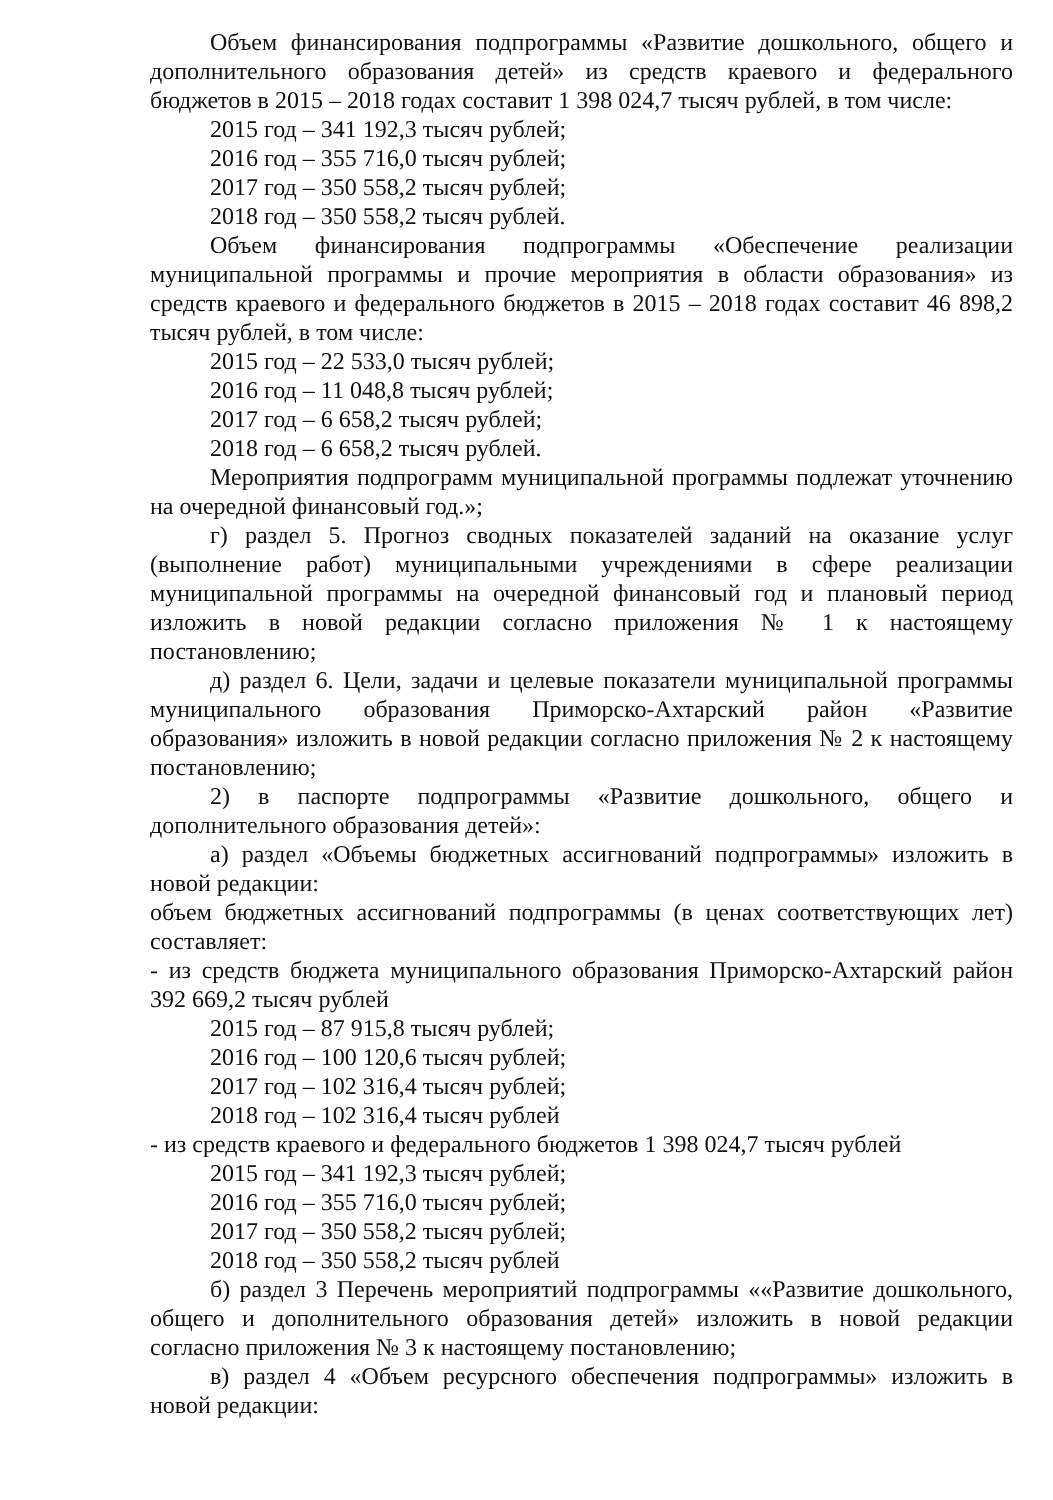Объем финансирования подпрограммы «Развитие дошкольного, общего и дополнительного образования детей» из средств краевого и федерального бюджетов в 2015 – 2018 годах составит 1 398 024,7 тысяч рублей, в том числе:
2015 год – 341 192,3 тысяч рублей;
2016 год – 355 716,0 тысяч рублей;
2017 год – 350 558,2 тысяч рублей;
2018 год – 350 558,2 тысяч рублей.
Объем финансирования подпрограммы «Обеспечение реализации муниципальной программы и прочие мероприятия в области образования» из средств краевого и федерального бюджетов в 2015 – 2018 годах составит 46 898,2 тысяч рублей, в том числе:
2015 год – 22 533,0 тысяч рублей;
2016 год – 11 048,8 тысяч рублей;
2017 год – 6 658,2 тысяч рублей;
2018 год – 6 658,2 тысяч рублей.
Мероприятия подпрограмм муниципальной программы подлежат уточнению на очередной финансовый год.»;
г) раздел 5. Прогноз сводных показателей заданий на оказание услуг (выполнение работ) муниципальными учреждениями в сфере реализации муниципальной программы на очередной финансовый год и плановый период изложить в новой редакции согласно приложения № 1 к настоящему постановлению;
д) раздел 6. Цели, задачи и целевые показатели муниципальной программы муниципального образования Приморско-Ахтарский район «Развитие образования» изложить в новой редакции согласно приложения № 2 к настоящему постановлению;
2) в паспорте подпрограммы «Развитие дошкольного, общего и дополнительного образования детей»:
а) раздел «Объемы бюджетных ассигнований подпрограммы» изложить в новой редакции:
объем бюджетных ассигнований подпрограммы (в ценах соответствующих лет) составляет:
- из средств бюджета муниципального образования Приморско-Ахтарский район 392 669,2 тысяч рублей
2015 год – 87 915,8 тысяч рублей;
2016 год – 100 120,6 тысяч рублей;
2017 год – 102 316,4 тысяч рублей;
2018 год – 102 316,4 тысяч рублей
- из средств краевого и федерального бюджетов 1 398 024,7 тысяч рублей
2015 год – 341 192,3 тысяч рублей;
2016 год – 355 716,0 тысяч рублей;
2017 год – 350 558,2 тысяч рублей;
2018 год – 350 558,2 тысяч рублей
б) раздел 3 Перечень мероприятий подпрограммы ««Развитие дошкольного, общего и дополнительного образования детей» изложить в новой редакции согласно приложения № 3 к настоящему постановлению;
в) раздел 4 «Объем ресурсного обеспечения подпрограммы» изложить в новой редакции: